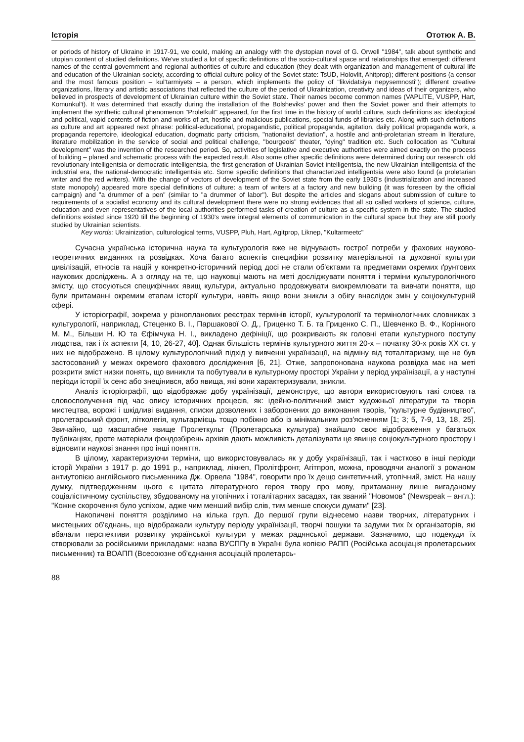Історія Ототюк А. В.
er periods of history of Ukraine in 1917-91, we could, making an analogy with the dystopian novel of G. Orwell "1984", talk about synthetic and utopian content of studied definitions. We've studied a lot of specific definitions of the socio-cultural space and relationships that emerged: different names of the central government and regional authorities of culture and education (they dealt with organization and management of cultural life and education of the Ukrainian society, according to official culture policy of the Soviet state: TsUD, Holovlit, Ahitprop); different positions (a censor and the most famous position – kul'tarmiyets – a person, which implements the policy of "likvidatsiya nepysemnosti"); different creative organizations, literary and artistic associations that reflected the culture of the period of Ukrainization, creativity and ideas of their organizers, who believed in prospects of development of Ukrainian culture within the Soviet state. Their names become common names (VAPLITE, VUSPP, Hart, Komunkul't). It was determined that exactly during the installation of the Bolsheviks' power and then the Soviet power and their attempts to implement the synthetic cultural phenomenon "Proletkult" appeared, for the first time in the history of world culture, such definitions as: ideological and political, vapid contents of fiction and works of art, hostile and malicious publications, special funds of libraries etc. Along with such definitions as culture and art appeared next phrase: political-educational, propagandistic, political propaganda, agitation, daily political propaganda work, a propaganda repertoire, ideological education, dogmatic party criticism, "nationalist deviation", a hostile and anti-proletarian stream in literature, literature mobilization in the service of social and political challenge, "bourgeois" theater, "dying" tradition etc. Such collocation as "Cultural development" was the invention of the researched period. So, activities of legislative and executive authorities were aimed exactly on the process of building – planed and schematic process with the expected result. Also some other specific definitions were determined during our research: old revolutionary intelligentsia or democratic intelligentsia, the first generation of Ukrainian Soviet intelligentsia, the new Ukrainian intelligentsia of the industrial era, the national-democratic intelligentsia etc. Some specific definitions that characterized intelligentsia were also found (a proletarian writer and the red writers). With the change of vectors of development of the Soviet state from the early 1930's (industrialization and increased state monopoly) appeared more special definitions of culture: a team of writers at a factory and new building (it was foreseen by the official campaign) and "a drummer of a pen" (similar to "a drummer of labor"). But despite the articles and slogans about submission of culture to requirements of a socialist economy and its cultural development there were no strong evidences that all so called workers of science, culture, education and even representatives of the local authorities performed tasks of creation of culture as a specific system in the state. The studied definitions existed since 1920 till the beginning of 1930's were integral elements of communication in the cultural space but they are still poorly studied by Ukrainian scientists.
Key words: Ukrainization, culturological terms, VUSPP, Pluh, Hart, Agitprop, Liknep, "Kultarmeetc"
Сучасна українська історична наука та культурологія вже не відчувають гострої потреби у фахових науково-теоретичних виданнях та розвідках. Хоча багато аспектів специфіки розвитку матеріальної та духовної культури цивілізацій, етносів та націй у конкретно-історичний період досі не стали об'єктами та предметами окремих ґрунтових наукових досліджень. А з огляду на те, що науковці мають на меті досліджувати поняття і терміни культурологічного змісту, що стосуються специфічних явищ культури, актуально продовжувати виокремлювати та вивчати поняття, що були притаманні окремим етапам історії культури, навіть якщо вони зникли з обігу внаслідок змін у соціокультурній сфері.
У історіографії, зокрема у різнопланових реєстрах термінів історії, культурології та термінологічних словниках з культурології, наприклад, Стеценко В. І., Паршакової О. Д., Гриценко Т. Б. та Гриценко С. П., Шевченко В. Ф., Корінного М. М., Більши Н. Ю та Єфімчука Н. І., викладено дефініції, що розкривають як головні етапи культурного поступу людства, так і їх аспекти [4, 10, 26-27, 40]. Однак більшість термінів культурного життя 20-х – початку 30-х років ХХ ст. у них не відображено. В цілому культурологічний підхід у вивченні українізації, на відміну від тоталітаризму, ще не був застосований у межах окремого фахового дослідження [6, 21]. Отже, запропонована наукова розвідка має на меті розкрити зміст низки понять, що виникли та побутували в культурному просторі України у період українізації, а у наступні періоди історії їх сенс або знецінився, або явища, які вони характеризували, зникли.
Аналіз історіографії, що відображає добу українізації, демонструє, що автори використовують такі слова та словосполучення під час опису історичних процесів, як: ідейно-політичний зміст художньої літератури та творів мистецтва, ворожі і шкідливі видання, списки дозволених і заборонених до виконання творів, "культурне будівництво", пролетарський фронт, літколегія, культармієць тощо побіжно або із мінімальним роз'ясненням [1; 3; 5, 7-9, 13, 18, 25]. Звичайно, що масштабне явище Пролеткульт (Пролетарська культура) знайшло своє відображення у багатьох публікаціях, проте матеріали фондозбірень архівів дають можливість деталізувати це явище соціокультурного простору і відновити наукові знання про інші поняття.
В цілому, характеризуючи терміни, що використовувалась як у добу українізації, так і частково в інші періоди історії України з 1917 р. до 1991 р., наприклад, лікнеп, Пролітфронт, Агітпроп, можна, проводячи аналогії з романом антиутопією англійського письменника Дж. Орвела "1984", говорити про їх дещо синтетичний, утопічний, зміст. На нашу думку, підтвердженням цього є цитата літературного героя твору про мову, притаманну лише вигаданому соціалістичному суспільству, збудованому на утопічних і тоталітарних засадах, так званий "Новомов" (Newspeak – англ.): "Кожне скорочення було успіхом, адже чим менший вибір слів, тим менше спокуси думати" [23].
Накопичені поняття розділимо на кілька груп. До першої групи віднесемо назви творчих, літературних і мистецьких об'єднань, що відображали культуру періоду українізації, творчі пошуки та задуми тих їх організаторів, які вбачали перспективи розвитку української культури у межах радянської держави. Зазначимо, що подекуди їх створювали за російськими прикладами: назва ВУСППу в Україні була копією РАПП (Російська асоціація пролетарських письменник) та ВОАПП (Всесоюзне об'єднання асоціацій пролетарсь-
88